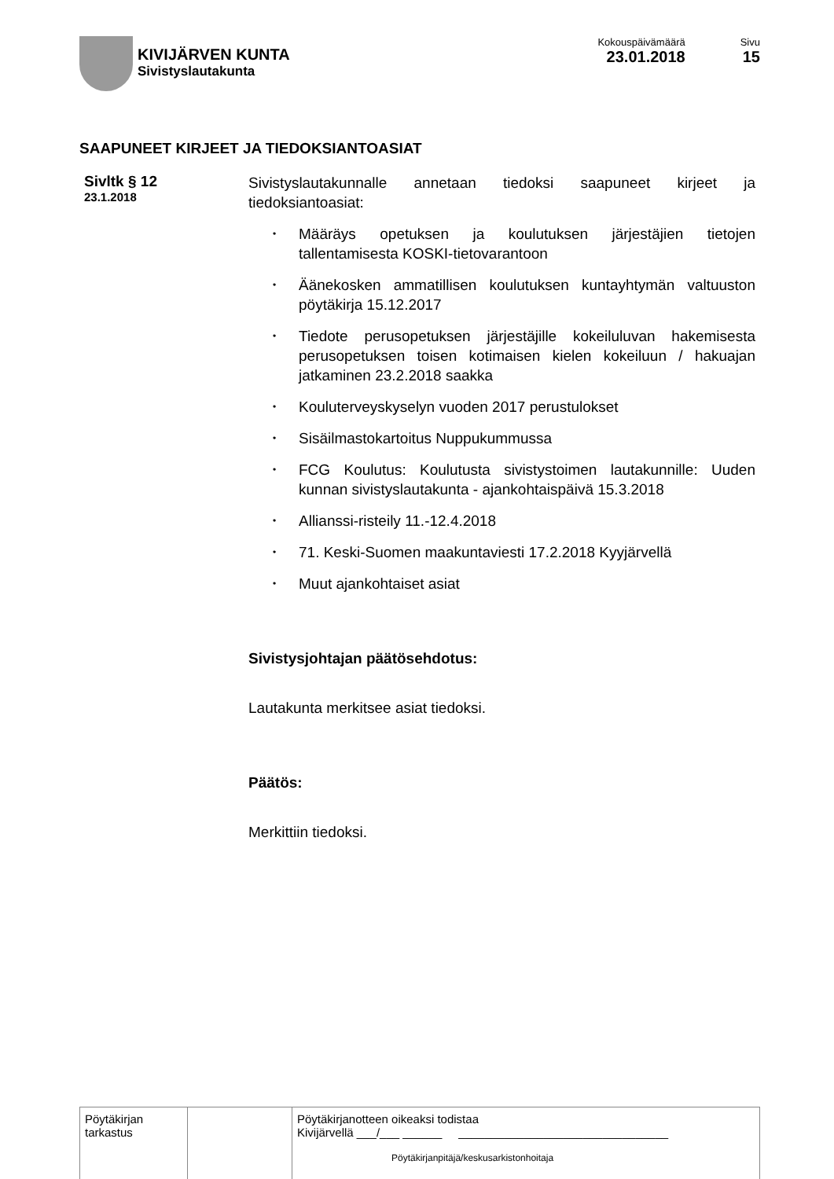KIVIJÄRVEN KUNTA
Sivistyslautakunta
Kokouspäivämäärä
23.01.2018
Sivu
15
SAAPUNEET KIRJEET JA TIEDOKSIANTOASIAT
Sivltk § 12
23.1.2018
Sivistyslautakunnalle annetaan tiedoksi saapuneet kirjeet ja tiedoksiantoasiat:
• Määräys opetuksen ja koulutuksen järjestäjien tietojen tallentamisesta KOSKI-tietovarantoon
• Äänekosken ammatillisen koulutuksen kuntayhtymän valtuuston pöytäkirja 15.12.2017
• Tiedote perusopetuksen järjestäjille kokeiluluvan hakemisesta perusopetuksen toisen kotimaisen kielen kokeiluun / hakuajan jatkaminen 23.2.2018 saakka
• Kouluterveyskyselyn vuoden 2017 perustulokset
• Sisäilmastokartoitus Nuppukummussa
• FCG Koulutus: Koulutusta sivistystoimen lautakunnille: Uuden kunnan sivistyslautakunta - ajankohtaispäivä 15.3.2018
• Allianssi-risteily 11.-12.4.2018
• 71. Keski-Suomen maakuntaviesti 17.2.2018 Kyyjärvellä
• Muut ajankohtaiset asiat
Sivistysjohtajan päätösehdotus:
Lautakunta merkitsee asiat tiedoksi.
Päätös:
Merkittiin tiedoksi.
| Pöytäkirjan tarkastus | | Pöytäkirjanotteen oikeaksi todistaa Kivijärvellä ___/___ ______ ________________________________ Pöytäkirjanpitäjä/keskusarkistonhoitaja |